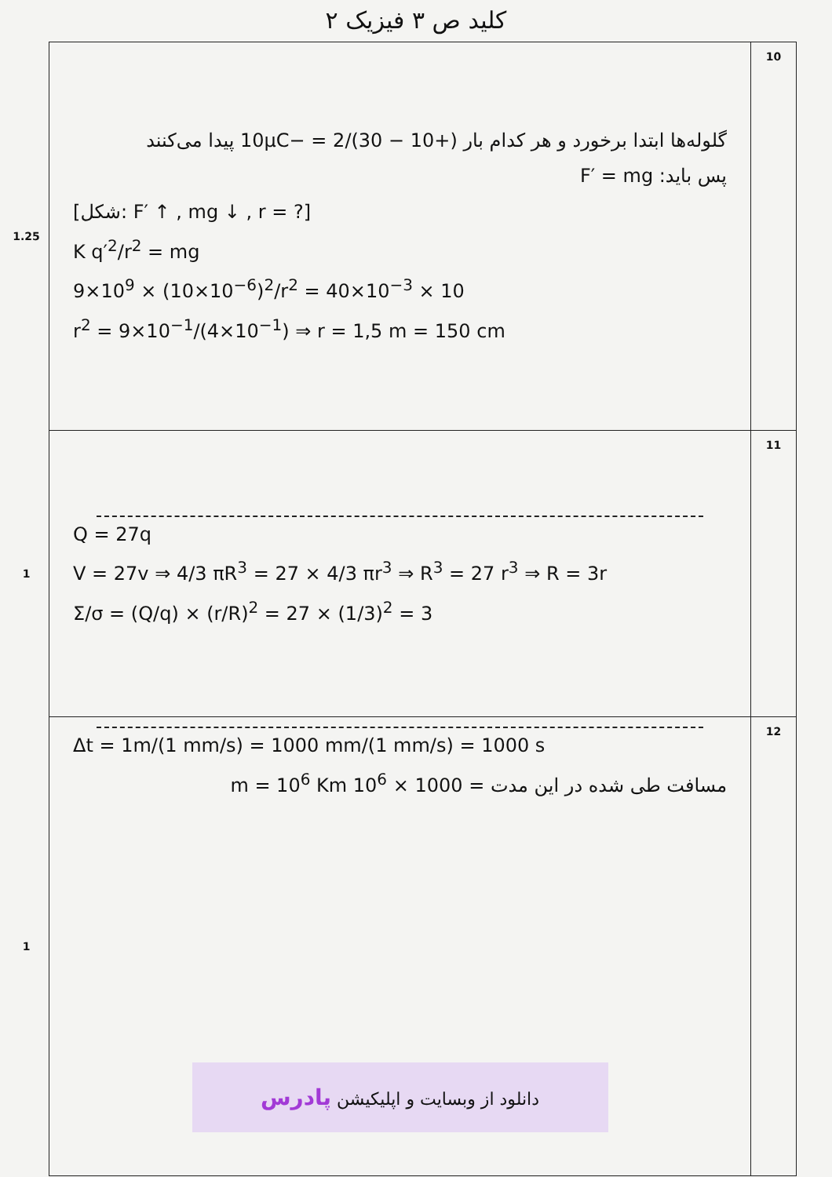کلید ص ۳ فیزیک ۲
| 1.25 | گلوله‌ها ابتدا برخورد و هر کدام بار (+10 − 30)/2 = −10μC پیدا می‌کنند پس باید: F′ = mg [شکل: F′ ↑ , mg ↓ , r = ?] K q′<sup>2</sup>/r<sup>2</sup> = mg 9×10<sup>9</sup> × (10×10<sup>−6</sup>)<sup>2</sup>/r<sup>2</sup> = 40×10<sup>−3</sup> × 10 r<sup>2</sup> = 9×10<sup>−1</sup>/(4×10<sup>−1</sup>) ⇒ r = 1,5 m = 150 cm | 10 |
| 1 | Q = 27q V = 27v ⇒ 4/3 πR<sup>3</sup> = 27 × 4/3 πr<sup>3</sup> ⇒ R<sup>3</sup> = 27 r<sup>3</sup> ⇒ R = 3r Σ/σ = (Q/q) × (r/R)<sup>2</sup> = 27 × (1/3)<sup>2</sup> = 3 | 11 |
| 1 | Δt = 1m/(1 mm/s) = 1000 mm/(1 mm/s) = 1000 s مسافت طی شده در این مدت = 1000 × 10<sup>6</sup> m = 10<sup>6</sup> Km دانلود از وبسایت و اپلیکیشن پادرس | 12 |